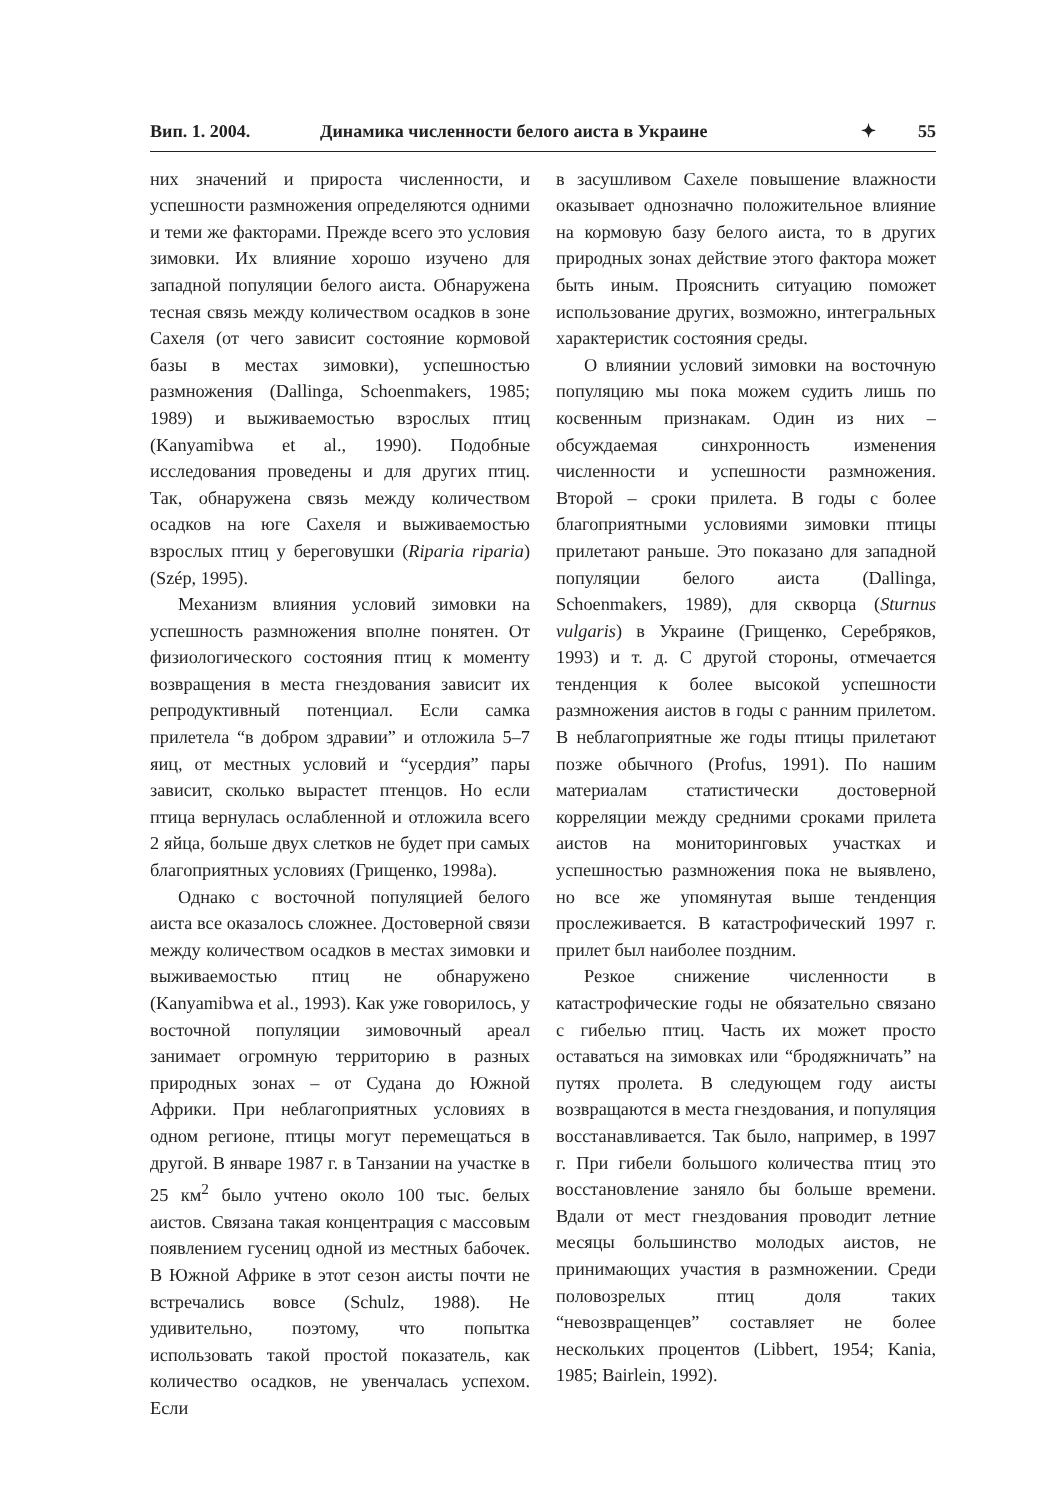Вип. 1. 2004. Динамика численности белого аиста в Украине ✦ 55
них значений и прироста численности, и успешности размножения определяются одними и теми же факторами. Прежде всего это условия зимовки. Их влияние хорошо изучено для западной популяции белого аиста. Обнаружена тесная связь между количеством осадков в зоне Сахеля (от чего зависит состояние кормовой базы в местах зимовки), успешностью размножения (Dallinga, Schoenmakers, 1985; 1989) и выживаемостью взрослых птиц (Kanyamibwa et al., 1990). Подобные исследования проведены и для других птиц. Так, обнаружена связь между количеством осадков на юге Сахеля и выживаемостью взрослых птиц у береговушки (Riparia riparia) (Szép, 1995).
Механизм влияния условий зимовки на успешность размножения вполне понятен. От физиологического состояния птиц к моменту возвращения в места гнездования зависит их репродуктивный потенциал. Если самка прилетела “в добром здравии” и отложила 5–7 яиц, от местных условий и “усердия” пары зависит, сколько вырастет птенцов. Но если птица вернулась ослабленной и отложила всего 2 яйца, больше двух слетков не будет при самых благоприятных условиях (Грищенко, 1998a).
Однако с восточной популяцией белого аиста все оказалось сложнее. Достоверной связи между количеством осадков в местах зимовки и выживаемостью птиц не обнаружено (Kanyamibwa et al., 1993). Как уже говорилось, у восточной популяции зимовочный ареал занимает огромную территорию в разных природных зонах – от Судана до Южной Африки. При неблагоприятных условиях в одном регионе, птицы могут перемещаться в другой. В январе 1987 г. в Танзании на участке в 25 км<sup>2</sup> было учтено около 100 тыс. белых аистов. Связана такая концентрация с массовым появлением гусениц одной из местных бабочек. В Южной Африке в этот сезон аисты почти не встречались вовсе (Schulz, 1988). Не удивительно, поэтому, что попытка использовать такой простой показатель, как количество осадков, не увенчалась успехом. Если
в засушливом Сахеле повышение влажности оказывает однозначно положительное влияние на кормовую базу белого аиста, то в других природных зонах действие этого фактора может быть иным. Прояснить ситуацию поможет использование других, возможно, интегральных характеристик состояния среды.
О влиянии условий зимовки на восточную популяцию мы пока можем судить лишь по косвенным признакам. Один из них – обсуждаемая синхронность изменения численности и успешности размножения. Второй – сроки прилета. В годы с более благоприятными условиями зимовки птицы прилетают раньше. Это показано для западной популяции белого аиста (Dallinga, Schoenmakers, 1989), для скворца (Sturnus vulgaris) в Украине (Грищенко, Серебряков, 1993) и т. д. С другой стороны, отмечается тенденция к более высокой успешности размножения аистов в годы с ранним прилетом. В неблагоприятные же годы птицы прилетают позже обычного (Profus, 1991). По нашим материалам статистически достоверной корреляции между средними сроками прилета аистов на мониторинговых участках и успешностью размножения пока не выявлено, но все же упомянутая выше тенденция прослеживается. В катастрофический 1997 г. прилет был наиболее поздним.
Резкое снижение численности в катастрофические годы не обязательно связано с гибелью птиц. Часть их может просто оставаться на зимовках или “бродяжничать” на путях пролета. В следующем году аисты возвращаются в места гнездования, и популяция восстанавливается. Так было, например, в 1997 г. При гибели большого количества птиц это восстановление заняло бы больше времени. Вдали от мест гнездования проводит летние месяцы большинство молодых аистов, не принимающих участия в размножении. Среди половозрелых птиц доля таких “невозвращенцев” составляет не более нескольких процентов (Libbert, 1954; Kania, 1985; Bairlein, 1992).